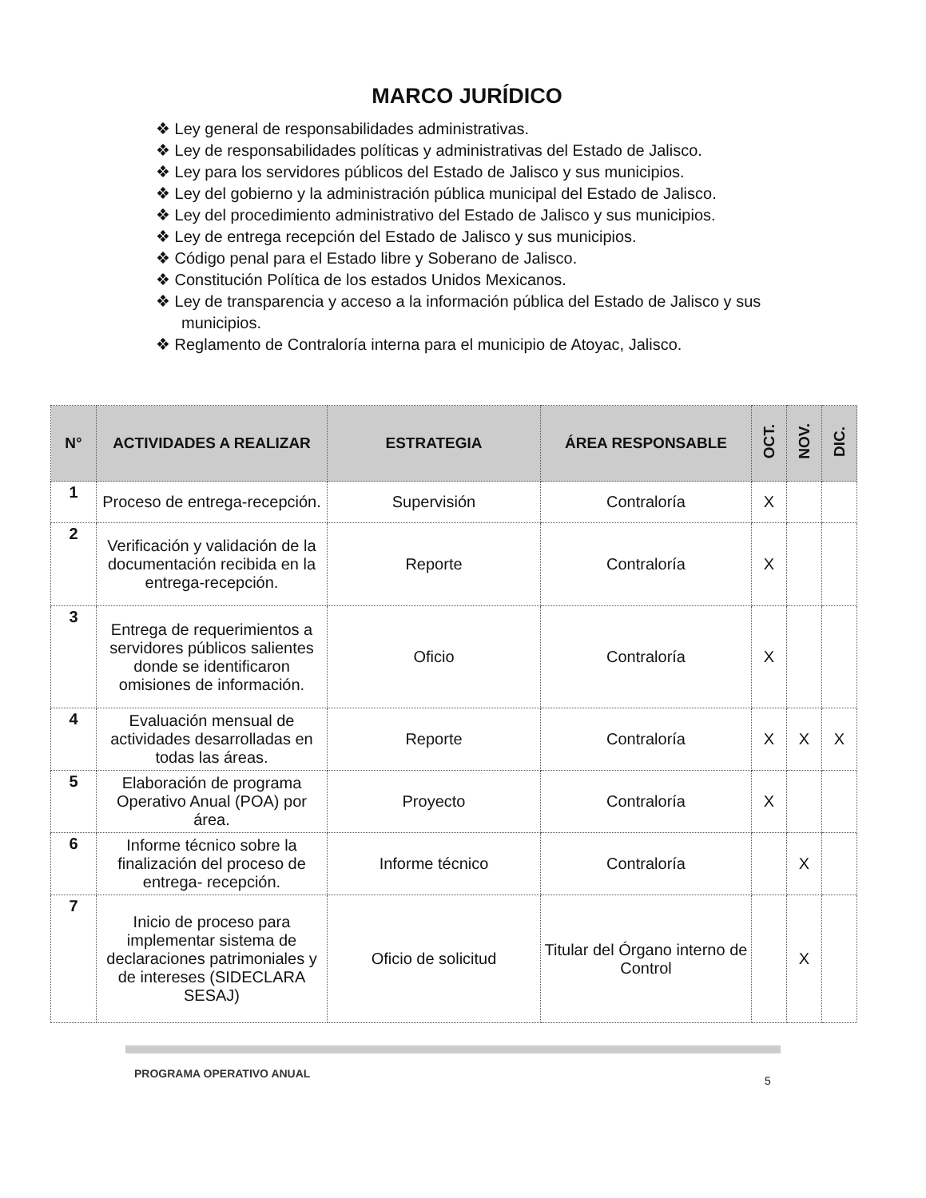MARCO JURÍDICO
❖ Ley general de responsabilidades administrativas.
❖ Ley de responsabilidades políticas y administrativas del Estado de Jalisco.
❖ Ley para los servidores públicos del Estado de Jalisco y sus municipios.
❖ Ley del gobierno y la administración pública municipal del Estado de Jalisco.
❖ Ley del procedimiento administrativo del Estado de Jalisco y sus municipios.
❖ Ley de entrega recepción del Estado de Jalisco y sus municipios.
❖ Código penal para el Estado libre y Soberano de Jalisco.
❖ Constitución Política de los estados Unidos Mexicanos.
❖ Ley de transparencia y acceso a la información pública del Estado de Jalisco y sus municipios.
❖ Reglamento de Contraloría interna para el municipio de Atoyac, Jalisco.
| N° | ACTIVIDADES A REALIZAR | ESTRATEGIA | ÁREA RESPONSABLE | OCT. | NOV. | DIC. |
| --- | --- | --- | --- | --- | --- | --- |
| 1 | Proceso de entrega-recepción. | Supervisión | Contraloría | X | | |
| 2 | Verificación y validación de la documentación recibida en la entrega-recepción. | Reporte | Contraloría | X | | |
| 3 | Entrega de requerimientos a servidores públicos salientes donde se identificaron omisiones de información. | Oficio | Contraloría | X | | |
| 4 | Evaluación mensual de actividades desarrolladas en todas las áreas. | Reporte | Contraloría | X | X | X |
| 5 | Elaboración de programa Operativo Anual (POA) por área. | Proyecto | Contraloría | X | | |
| 6 | Informe técnico sobre la finalización del proceso de entrega- recepción. | Informe técnico | Contraloría | | X | |
| 7 | Inicio de proceso para implementar sistema de declaraciones patrimoniales y de intereses (SIDECLARA SESAJ) | Oficio de solicitud | Titular del Órgano interno de Control | | X | |
PROGRAMA OPERATIVO ANUAL
5